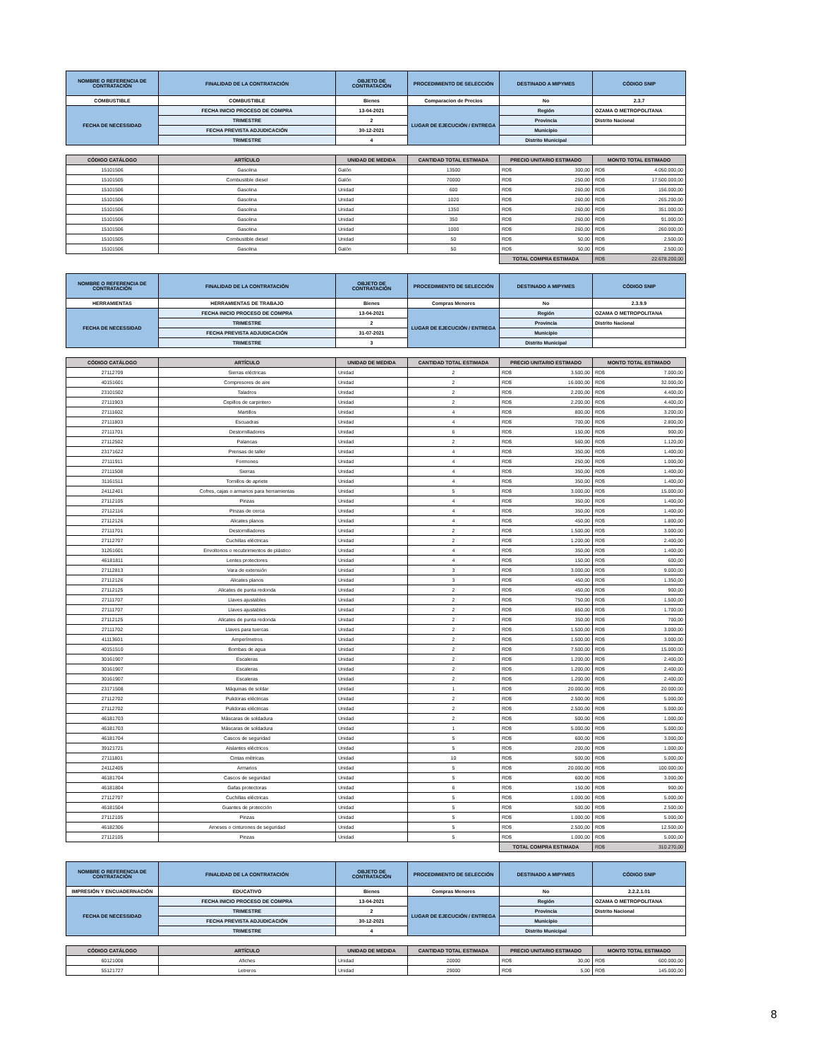| NOMBRE O REFERENCIA DE CONTRATACIÓN | FINALIDAD DE LA CONTRATACIÓN | OBJETO DE CONTRATACIÓN | PROCEDIMIENTO DE SELECCIÓN | DESTINADO A MIPYMES | CÓDIGO SNIP |
| --- | --- | --- | --- | --- | --- |
| COMBUSTIBLE | COMBUSTIBLE | Bienes | Comparacion de Precios | No | 2.3.7 |
| FECHA DE NECESSIDAD | FECHA INICIO PROCESO DE COMPRA | 13-04-2021 | LUGAR DE EJECUCIÓN / ENTREGA | Región | OZAMA O METROPOLITANA |
| | TRIMESTRE | 2 | | Provincia | Distrito Nacional |
| | FECHA PREVISTA ADJUDICACIÓN | 30-12-2021 | | Municipio | |
| | TRIMESTRE | 4 | | Distrito Municipal | |
| CÓDIGO CATÁLOGO | ARTÍCULO | UNIDAD DE MEDIDA | CANTIDAD TOTAL ESTIMADA | PRECIO UNITARIO ESTIMADO | MONTO TOTAL ESTIMADO |
| 15101506 | Gasolina | Galón | 13500 | RD$ 300,00 | RD$ 4.050.000,00 |
| 15101505 | Combustible diesel | Galón | 70000 | RD$ 250,00 | RD$ 17.500.000,00 |
| 15101506 | Gasolina | Unidad | 600 | RD$ 260,00 | RD$ 156.000,00 |
| 15101506 | Gasolina | Unidad | 1020 | RD$ 260,00 | RD$ 265.200,00 |
| 15101506 | Gasolina | Unidad | 1350 | RD$ 260,00 | RD$ 351.000,00 |
| 15101506 | Gasolina | Unidad | 350 | RD$ 260,00 | RD$ 91.000,00 |
| 15101506 | Gasolina | Unidad | 1000 | RD$ 260,00 | RD$ 260.000,00 |
| 15101505 | Combustible diesel | Unidad | 50 | RD$ 50,00 | RD$ 2.500,00 |
| 15101506 | Gasolina | Galón | 50 | RD$ 50,00 | RD$ 2.500,00 |
| | | | | TOTAL COMPRA ESTIMADA | RD$ 22.678.200,00 |
| NOMBRE O REFERENCIA DE CONTRATACIÓN | FINALIDAD DE LA CONTRATACIÓN | OBJETO DE CONTRATACIÓN | PROCEDIMIENTO DE SELECCIÓN | DESTINADO A MIPYMES | CÓDIGO SNIP |
| HERRAMIENTAS | HERRAMIENTAS DE TRABAJO | Bienes | Compras Menores | No | 2.3.9.9 |
| FECHA DE NECESSIDAD | FECHA INICIO PROCESO DE COMPRA | 13-04-2021 | LUGAR DE EJECUCIÓN / ENTREGA | Región | OZAMA O METROPOLITANA |
| | TRIMESTRE | 2 | | Provincia | Distrito Nacional |
| | FECHA PREVISTA ADJUDICACIÓN | 31-07-2021 | | Municipio | |
| | TRIMESTRE | 3 | | Distrito Municipal | |
| CÓDIGO CATÁLOGO | ARTÍCULO | UNIDAD DE MEDIDA | CANTIDAD TOTAL ESTIMADA | PRECIO UNITARIO ESTIMADO | MONTO TOTAL ESTIMADO |
| 27112709 | Sierras eléctricas | Unidad | 2 | RD$ 3.500,00 | RD$ 7.000,00 |
| 40151601 | Compresores de aire | Unidad | 2 | RD$ 16.000,00 | RD$ 32.000,00 |
| 23101502 | Taladros | Unidad | 2 | RD$ 2.200,00 | RD$ 4.400,00 |
| 27111903 | Cepillos de carpintero | Unidad | 2 | RD$ 2.200,00 | RD$ 4.400,00 |
| 27111602 | Martillos | Unidad | 4 | RD$ 800,00 | RD$ 3.200,00 |
| 27111803 | Escuadras | Unidad | 4 | RD$ 700,00 | RD$ 2.800,00 |
| 27111701 | Destornilladores | Unidad | 6 | RD$ 150,00 | RD$ 900,00 |
| 27112502 | Palancas | Unidad | 2 | RD$ 560,00 | RD$ 1.120,00 |
| 23171622 | Prensas de taller | Unidad | 4 | RD$ 350,00 | RD$ 1.400,00 |
| 27111911 | Formones | Unidad | 4 | RD$ 250,00 | RD$ 1.000,00 |
| 27111508 | Sierras | Unidad | 4 | RD$ 350,00 | RD$ 1.400,00 |
| 31161511 | Tornillos de apriete | Unidad | 4 | RD$ 350,00 | RD$ 1.400,00 |
| 24112401 | Cofres, cajas o armarios para herramientas | Unidad | 5 | RD$ 3.000,00 | RD$ 15.000,00 |
| 27112105 | Pinzas | Unidad | 4 | RD$ 350,00 | RD$ 1.400,00 |
| 27112116 | Pinzas de cerca | Unidad | 4 | RD$ 350,00 | RD$ 1.400,00 |
| 27112126 | Alicates planos | Unidad | 4 | RD$ 450,00 | RD$ 1.800,00 |
| 27111701 | Destornilladores | Unidad | 2 | RD$ 1.500,00 | RD$ 3.000,00 |
| 27112707 | Cuchillas eléctricas | Unidad | 2 | RD$ 1.200,00 | RD$ 2.400,00 |
| 31261601 | Envoltorios o recubrimientos de plástico | Unidad | 4 | RD$ 350,00 | RD$ 1.400,00 |
| 46181811 | Lentes protectores | Unidad | 4 | RD$ 150,00 | RD$ 600,00 |
| 27112813 | Vara de extensión | Unidad | 3 | RD$ 3.000,00 | RD$ 9.000,00 |
| 27112126 | Alicates planos | Unidad | 3 | RD$ 450,00 | RD$ 1.350,00 |
| 27112125 | Alicates de punta redonda | Unidad | 2 | RD$ 450,00 | RD$ 900,00 |
| 27111707 | Llaves ajustables | Unidad | 2 | RD$ 750,00 | RD$ 1.500,00 |
| 27111707 | Llaves ajustables | Unidad | 2 | RD$ 850,00 | RD$ 1.700,00 |
| 27112125 | Alicates de punta redonda | Unidad | 2 | RD$ 350,00 | RD$ 700,00 |
| 27111702 | Llaves para tuercas | Unidad | 2 | RD$ 1.500,00 | RD$ 3.000,00 |
| 41113601 | Amperímetros | Unidad | 2 | RD$ 1.500,00 | RD$ 3.000,00 |
| 40151510 | Bombas de agua | Unidad | 2 | RD$ 7.500,00 | RD$ 15.000,00 |
| 30161907 | Escaleras | Unidad | 2 | RD$ 1.200,00 | RD$ 2.400,00 |
| 30161907 | Escaleras | Unidad | 2 | RD$ 1.200,00 | RD$ 2.400,00 |
| 30161907 | Escaleras | Unidad | 2 | RD$ 1.200,00 | RD$ 2.400,00 |
| 23171508 | Máquinas de soldar | Unidad | 1 | RD$ 20.000,00 | RD$ 20.000,00 |
| 27112702 | Pulidoras eléctricas | Unidad | 2 | RD$ 2.500,00 | RD$ 5.000,00 |
| 27112702 | Pulidoras eléctricas | Unidad | 2 | RD$ 2.500,00 | RD$ 5.000,00 |
| 46181703 | Máscaras de soldadura | Unidad | 2 | RD$ 500,00 | RD$ 1.000,00 |
| 46181703 | Máscaras de soldadura | Unidad | 1 | RD$ 5.000,00 | RD$ 5.000,00 |
| 46181704 | Cascos de seguridad | Unidad | 5 | RD$ 600,00 | RD$ 3.000,00 |
| 39121721 | Aislantes eléctricos | Unidad | 5 | RD$ 200,00 | RD$ 1.000,00 |
| 27111801 | Cintas métricas | Unidad | 10 | RD$ 500,00 | RD$ 5.000,00 |
| 24112405 | Armarios | Unidad | 5 | RD$ 20.000,00 | RD$ 100.000,00 |
| 46181704 | Cascos de seguridad | Unidad | 5 | RD$ 600,00 | RD$ 3.000,00 |
| 46181804 | Gafas protectoras | Unidad | 6 | RD$ 150,00 | RD$ 900,00 |
| 27112707 | Cuchillas eléctricas | Unidad | 5 | RD$ 1.000,00 | RD$ 5.000,00 |
| 46181504 | Guantes de protección | Unidad | 5 | RD$ 500,00 | RD$ 2.500,00 |
| 27112105 | Pinzas | Unidad | 5 | RD$ 1.000,00 | RD$ 5.000,00 |
| 46182306 | Arneses o cinturones de seguridad | Unidad | 5 | RD$ 2.500,00 | RD$ 12.500,00 |
| 27112105 | Pinzas | Unidad | 5 | RD$ 1.000,00 | RD$ 5.000,00 |
| | | | | TOTAL COMPRA ESTIMADA | RD$ 310.270,00 |
| NOMBRE O REFERENCIA DE CONTRATACIÓN | FINALIDAD DE LA CONTRATACIÓN | OBJETO DE CONTRATACIÓN | PROCEDIMIENTO DE SELECCIÓN | DESTINADO A MIPYMES | CÓDIGO SNIP |
| IMPRESIÓN Y ENCUADERNACIÓN | EDUCATIVO | Bienes | Compras Menores | No | 2.2.2.1.01 |
| FECHA DE NECESSIDAD | FECHA INICIO PROCESO DE COMPRA | 13-04-2021 | LUGAR DE EJECUCIÓN / ENTREGA | Región | OZAMA O METROPOLITANA |
| | TRIMESTRE | 2 | | Provincia | Distrito Nacional |
| | FECHA PREVISTA ADJUDICACIÓN | 30-12-2021 | | Municipio | |
| | TRIMESTRE | 4 | | Distrito Municipal | |
| CÓDIGO CATÁLOGO | ARTÍCULO | UNIDAD DE MEDIDA | CANTIDAD TOTAL ESTIMADA | PRECIO UNITARIO ESTIMADO | MONTO TOTAL ESTIMADO |
| 60121008 | Afiches | Unidad | 20000 | RD$ 30,00 | RD$ 600.000,00 |
| 55121727 | Letreros | Unidad | 29000 | RD$ 5,00 | RD$ 145.000,00 |
8